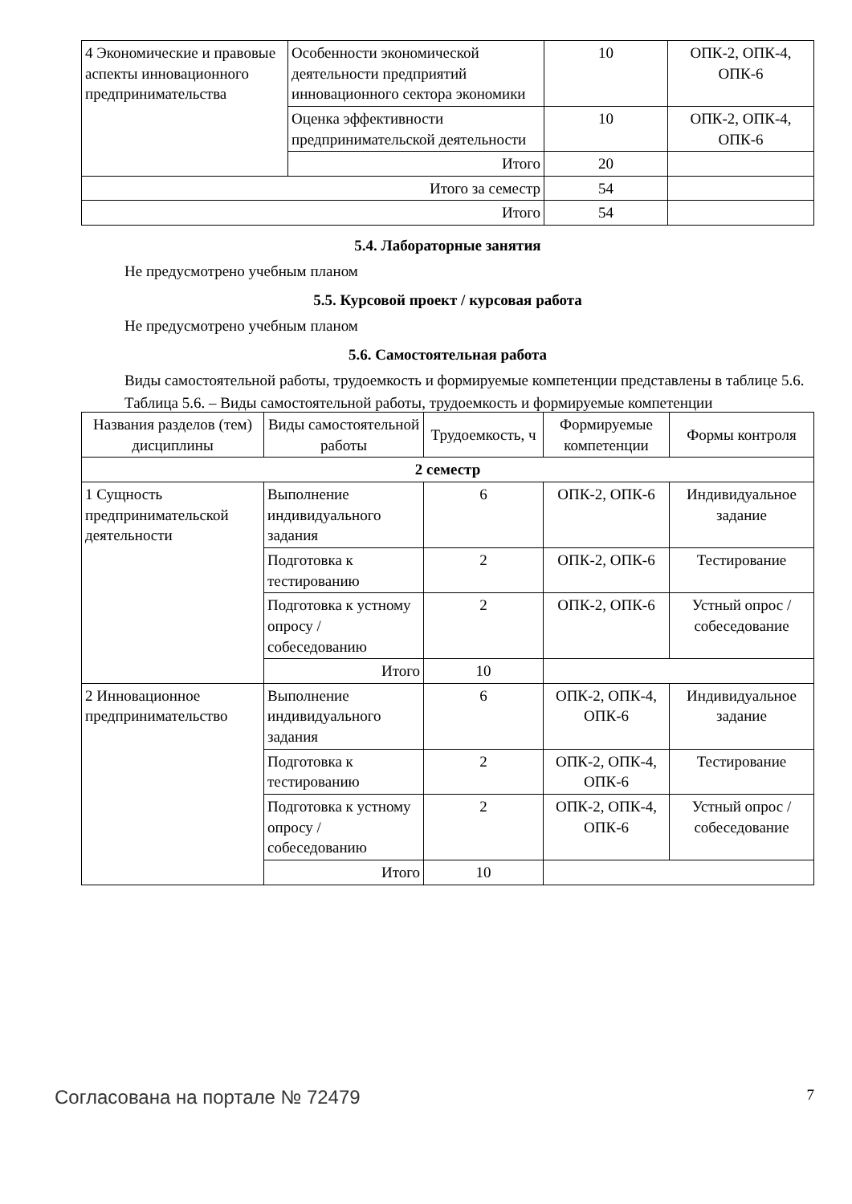| 4 Экономические и правовые аспекты инновационного предпринимательства | Особенности экономической деятельности предприятий инновационного сектора экономики | 10 | ОПК-2, ОПК-4, ОПК-6 |
| | Оценка эффективности предпринимательской деятельности | 10 | ОПК-2, ОПК-4, ОПК-6 |
| | Итого | 20 | |
| Итого за семестр | | 54 | |
| Итого | | 54 | |
5.4. Лабораторные занятия
Не предусмотрено учебным планом
5.5. Курсовой проект / курсовая работа
Не предусмотрено учебным планом
5.6. Самостоятельная работа
Виды самостоятельной работы, трудоемкость и формируемые компетенции представлены в таблице 5.6.
Таблица 5.6. – Виды самостоятельной работы, трудоемкость и формируемые компетенции
| Названия разделов (тем) дисциплины | Виды самостоятельной работы | Трудоемкость, ч | Формируемые компетенции | Формы контроля |
| --- | --- | --- | --- | --- |
| 2 семестр | | | | |
| 1 Сущность предпринимательской деятельности | Выполнение индивидуального задания | 6 | ОПК-2, ОПК-6 | Индивидуальное задание |
| | Подготовка к тестированию | 2 | ОПК-2, ОПК-6 | Тестирование |
| | Подготовка к устному опросу / собеседованию | 2 | ОПК-2, ОПК-6 | Устный опрос / собеседование |
| | Итого | 10 | | |
| 2 Инновационное предпринимательство | Выполнение индивидуального задания | 6 | ОПК-2, ОПК-4, ОПК-6 | Индивидуальное задание |
| | Подготовка к тестированию | 2 | ОПК-2, ОПК-4, ОПК-6 | Тестирование |
| | Подготовка к устному опросу / собеседованию | 2 | ОПК-2, ОПК-4, ОПК-6 | Устный опрос / собеседование |
| | Итого | 10 | | |
Согласована на портале № 72479 7